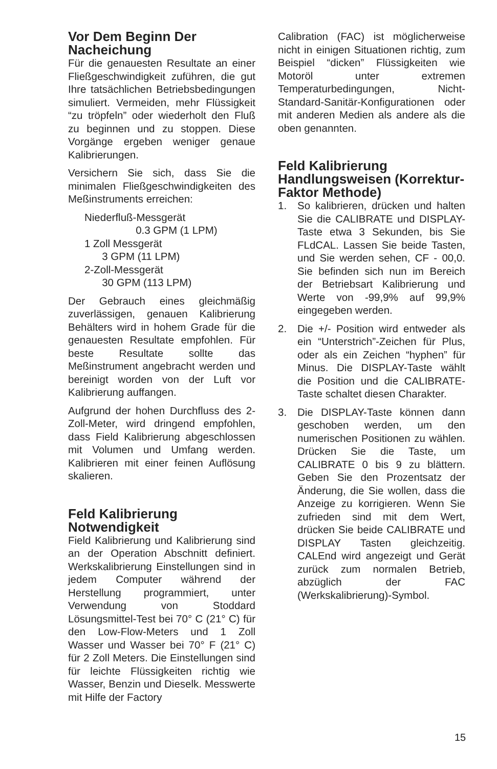Vor Dem Beginn Der Nacheichung
Für die genauesten Resultate an einer Fließgeschwindigkeit zuführen, die gut Ihre tatsächlichen Betriebsbedingungen simuliert. Vermeiden, mehr Flüssigkeit “zu tröpfeln” oder wiederholt den Fluß zu beginnen und zu stoppen. Diese Vorgänge ergeben weniger genaue Kalibrierungen.
Versichern Sie sich, dass Sie die minimalen Fließgeschwindigkeiten des Meßinstruments erreichen:
Niederfluß-Messgerät
0.3 GPM (1 LPM)
1 Zoll Messgerät
3 GPM (11 LPM)
2-Zoll-Messgerät
30 GPM (113 LPM)
Der Gebrauch eines gleichmäßig zuverlässigen, genauen Kalibrierung Behälters wird in hohem Grade für die genauesten Resultate empfohlen. Für beste Resultate sollte das Meßinstrument angebracht werden und bereinigt worden von der Luft vor Kalibrierung auffangen.
Aufgrund der hohen Durchfluss des 2-Zoll-Meter, wird dringend empfohlen, dass Field Kalibrierung abgeschlossen mit Volumen und Umfang werden. Kalibrieren mit einer feinen Auflösung skalieren.
Feld Kalibrierung Notwendigkeit
Field Kalibrierung und Kalibrierung sind an der Operation Abschnitt definiert. Werkskalibrierung Einstellungen sind in jedem Computer während der Herstellung programmiert, unter Verwendung von Stoddard Lösungsmittel-Test bei 70° C (21° C) für den Low-Flow-Meters und 1 Zoll Wasser und Wasser bei 70° F (21° C) für 2 Zoll Meters. Die Einstellungen sind für leichte Flüssigkeiten richtig wie Wasser, Benzin und Dieselk. Messwerte mit Hilfe der Factory
Calibration (FAC) ist möglicherweise nicht in einigen Situationen richtig, zum Beispiel “dicken” Flüssigkeiten wie Motoröl unter extremen Temperaturbedingungen, Nicht-Standard-Sanitär-Konfigurationen oder mit anderen Medien als andere als die oben genannten.
Feld Kalibrierung Handlungsweisen (Korrektur-Faktor Methode)
1. So kalibrieren, drücken und halten Sie die CALIBRATE und DISPLAY-Taste etwa 3 Sekunden, bis Sie FLdCAL. Lassen Sie beide Tasten, und Sie werden sehen, CF - 00,0. Sie befinden sich nun im Bereich der Betriebsart Kalibrierung und Werte von -99,9% auf 99,9% eingegeben werden.
2. Die +/- Position wird entweder als ein “Unterstrich”-Zeichen für Plus, oder als ein Zeichen “hyphen” für Minus. Die DISPLAY-Taste wählt die Position und die CALIBRATE-Taste schaltet diesen Charakter.
3. Die DISPLAY-Taste können dann geschoben werden, um den numerischen Positionen zu wählen. Drücken Sie die Taste, um CALIBRATE 0 bis 9 zu blättern. Geben Sie den Prozentsatz der Änderung, die Sie wollen, dass die Anzeige zu korrigieren. Wenn Sie zufrieden sind mit dem Wert, drücken Sie beide CALIBRATE und DISPLAY Tasten gleichzeitig. CALEnd wird angezeigt und Gerät zurück zum normalen Betrieb, abzüglich der FAC (Werkskalibrierung)-Symbol.
15